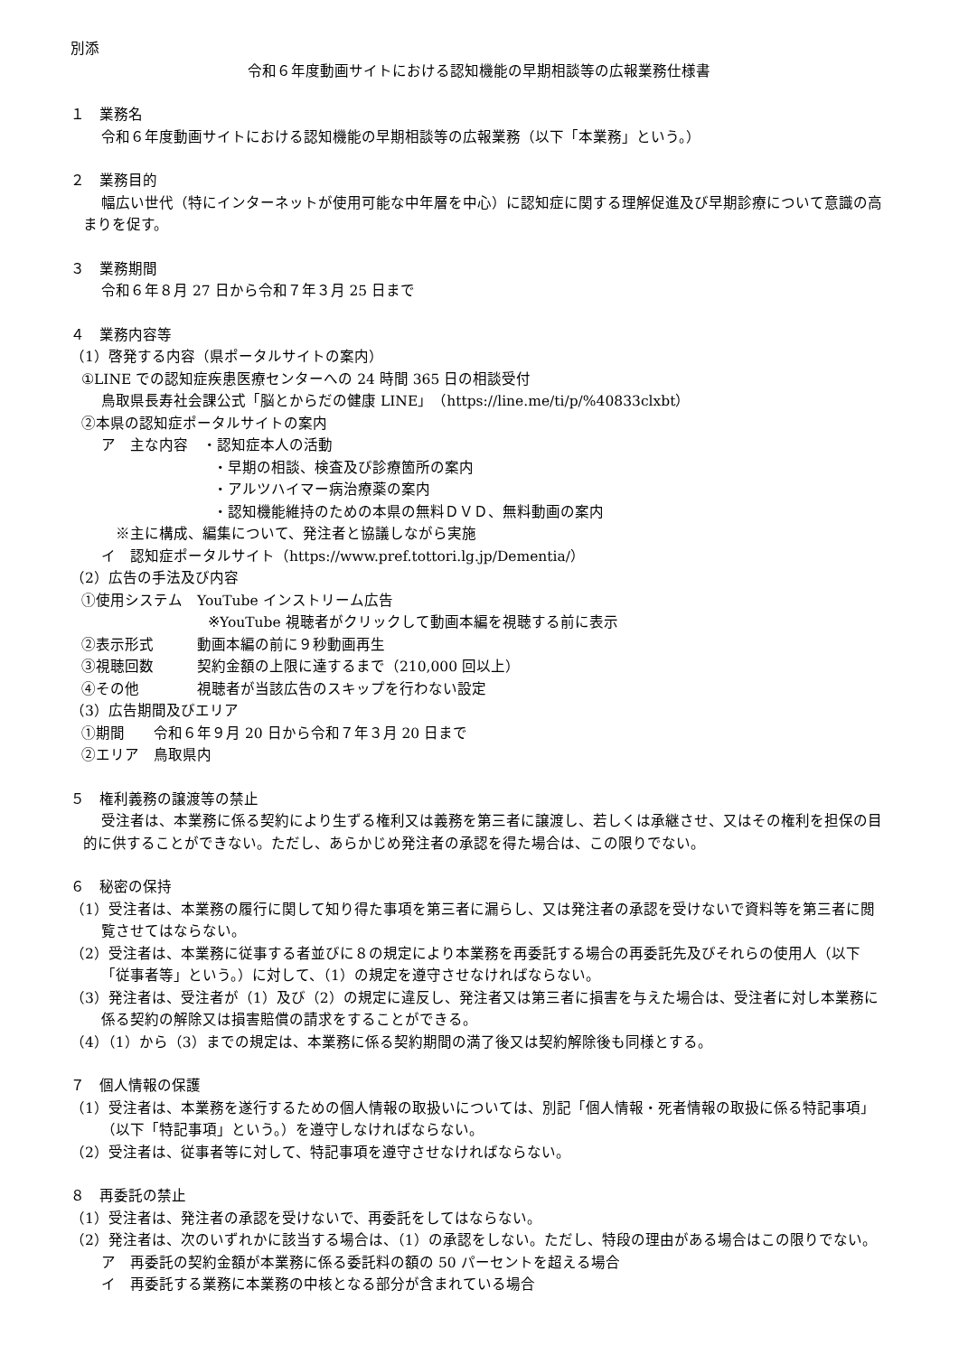別添
令和６年度動画サイトにおける認知機能の早期相談等の広報業務仕様書
１　業務名
令和６年度動画サイトにおける認知機能の早期相談等の広報業務（以下「本業務」という。）
２　業務目的
幅広い世代（特にインターネットが使用可能な中年層を中心）に認知症に関する理解促進及び早期診療について意識の高まりを促す。
３　業務期間
令和６年８月 27 日から令和７年３月 25 日まで
４　業務内容等
（1）啓発する内容（県ポータルサイトの案内）
①LINE での認知症疾患医療センターへの 24 時間 365 日の相談受付
鳥取県長寿社会課公式「脳とからだの健康 LINE」（https://line.me/ti/p/%40833clxbt）
②本県の認知症ポータルサイトの案内
ア　主な内容　・認知症本人の活動
・早期の相談、検査及び診療箇所の案内
・アルツハイマー病治療薬の案内
・認知機能維持のための本県の無料ＤＶＤ、無料動画の案内
※主に構成、編集について、発注者と協議しながら実施
イ　認知症ポータルサイト（https://www.pref.tottori.lg.jp/Dementia/）
（2）広告の手法及び内容
①使用システム　YouTube インストリーム広告
※YouTube 視聴者がクリックして動画本編を視聴する前に表示
②表示形式　　　動画本編の前に９秒動画再生
③視聴回数　　　契約金額の上限に達するまで（210,000 回以上）
④その他　　　　視聴者が当該広告のスキップを行わない設定
（3）広告期間及びエリア
①期間　　令和６年９月 20 日から令和７年３月 20 日まで
②エリア　鳥取県内
５　権利義務の譲渡等の禁止
受注者は、本業務に係る契約により生ずる権利又は義務を第三者に譲渡し、若しくは承継させ、又はその権利を担保の目的に供することができない。ただし、あらかじめ発注者の承認を得た場合は、この限りでない。
６　秘密の保持
（1）受注者は、本業務の履行に関して知り得た事項を第三者に漏らし、又は発注者の承認を受けないで資料等を第三者に閲覧させてはならない。
（2）受注者は、本業務に従事する者並びに８の規定により本業務を再委託する場合の再委託先及びそれらの使用人（以下「従事者等」という。）に対して、（1）の規定を遵守させなければならない。
（3）発注者は、受注者が（1）及び（2）の規定に違反し、発注者又は第三者に損害を与えた場合は、受注者に対し本業務に係る契約の解除又は損害賠償の請求をすることができる。
（4）（1）から（3）までの規定は、本業務に係る契約期間の満了後又は契約解除後も同様とする。
７　個人情報の保護
（1）受注者は、本業務を遂行するための個人情報の取扱いについては、別記「個人情報・死者情報の取扱に係る特記事項」（以下「特記事項」という。）を遵守しなければならない。
（2）受注者は、従事者等に対して、特記事項を遵守させなければならない。
８　再委託の禁止
（1）受注者は、発注者の承認を受けないで、再委託をしてはならない。
（2）発注者は、次のいずれかに該当する場合は、（1）の承認をしない。ただし、特段の理由がある場合はこの限りでない。
ア　再委託の契約金額が本業務に係る委託料の額の 50 パーセントを超える場合
イ　再委託する業務に本業務の中核となる部分が含まれている場合